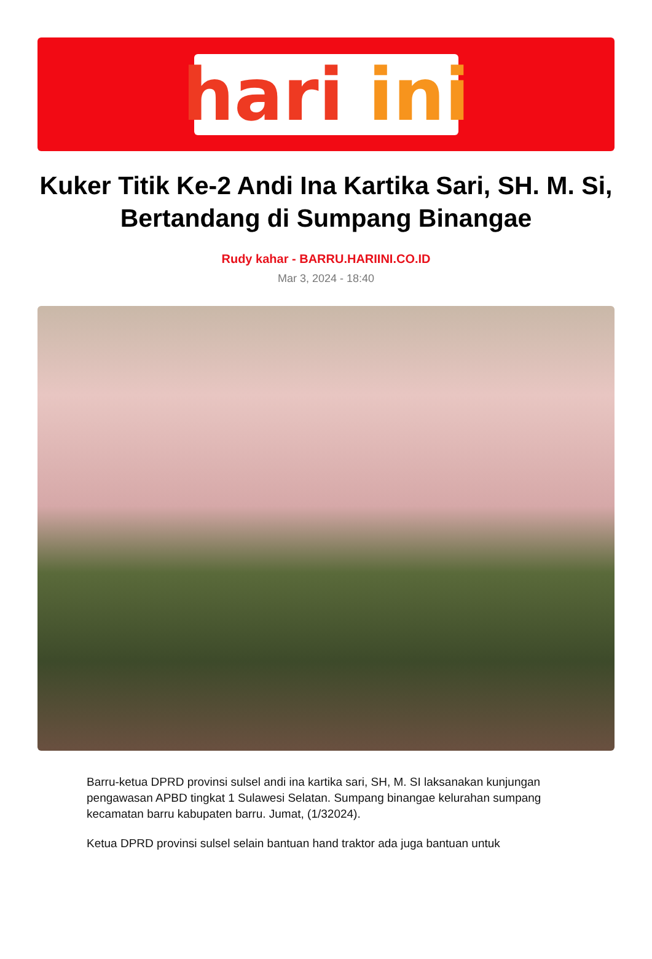hari ini
Kuker Titik Ke-2 Andi Ina Kartika Sari, SH. M. Si, Bertandang di Sumpang Binangae
Rudy kahar - BARRU.HARIINI.CO.ID
Mar 3, 2024 - 18:40
Barru-ketua DPRD provinsi sulsel andi ina kartika sari, SH, M. SI laksanakan kunjungan pengawasan APBD tingkat 1 Sulawesi Selatan. Sumpang binangae kelurahan sumpang kecamatan barru kabupaten barru. Jumat, (1/32024).
Ketua DPRD provinsi sulsel selain bantuan hand traktor ada juga bantuan untuk